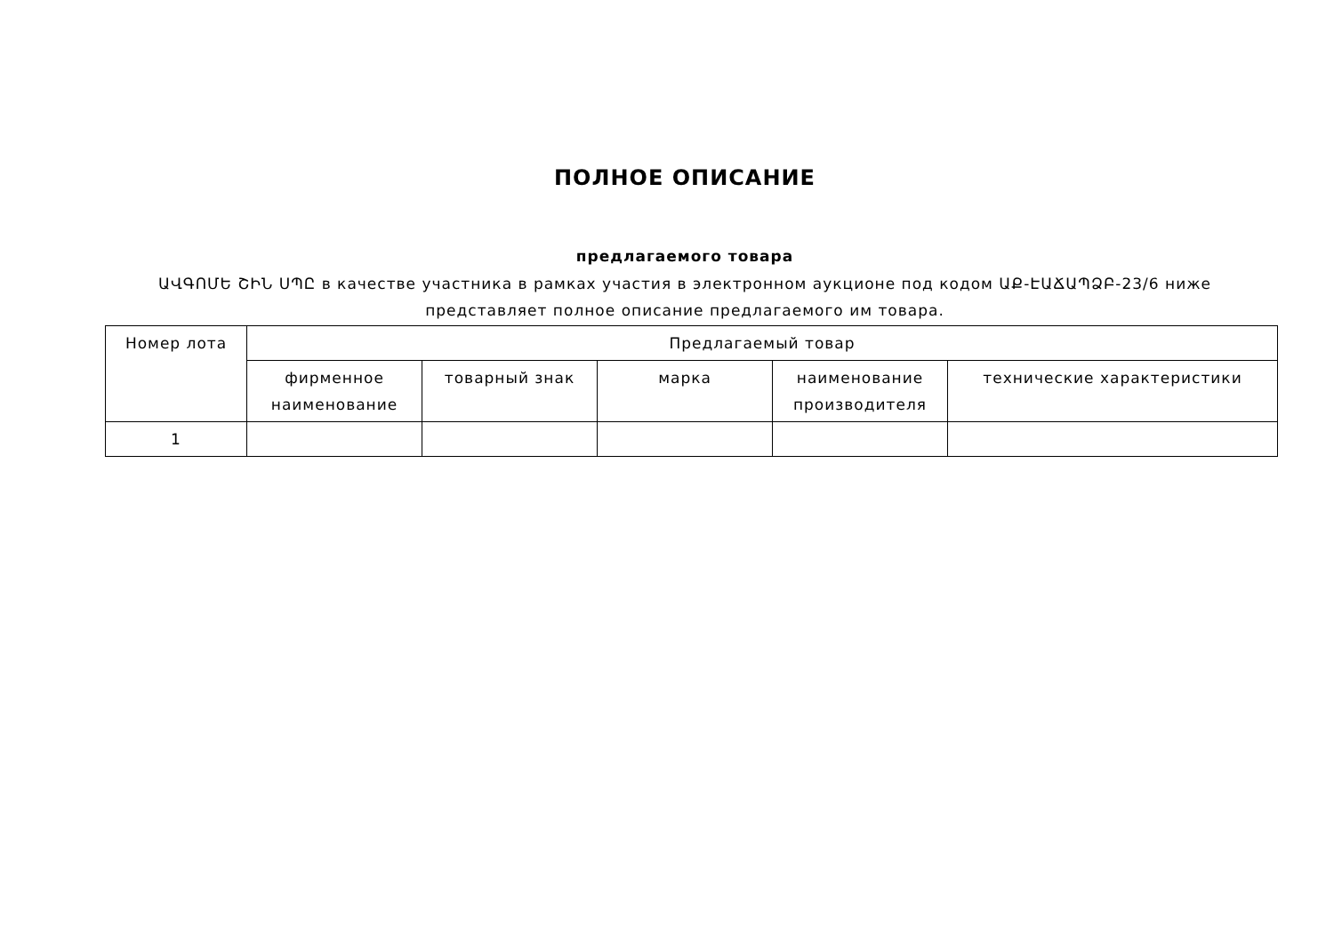ПОЛНОЕ ОПИСАНИЕ
предлагаемого товара
ԱՎԳՈՄԵ ՇԻՆ ՍՊԸ в качестве участника в рамках участия в электронном аукционе под кодом ԱՔ-ԷԱՃԱՊՁԲ-23/6 ниже представляет полное описание предлагаемого им товара.
| Номер лота | Предлагаемый товар | | | | |
| --- | --- | --- | --- | --- | --- |
| | фирменное наименование | товарный знак | марка | наименование производителя | технические характеристики |
| 1 | | | | | |